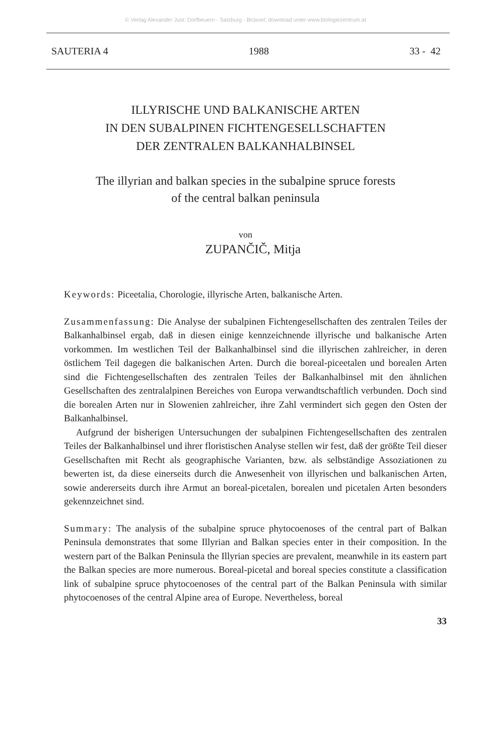© Verlag Alexander Just: Dorfbeuern - Salzburg - Brüssel; download unter www.biologiezentrum.at
SAUTERIA 4 1988 33 - 42
ILLYRISCHE UND BALKANISCHE ARTEN
IN DEN SUBALPINEN FICHTENGESELLSCHAFTEN
DER ZENTRALEN BALKANHALBINSEL
The illyrian and balkan species in the subalpine spruce forests
of the central balkan peninsula
von
ZUPANČIČ, Mitja
Keywords: Piceetalia, Chorologie, illyrische Arten, balkanische Arten.
Zusammenfassung: Die Analyse der subalpinen Fichtengesellschaften des zentralen Teiles der Balkanhalbinsel ergab, daß in diesen einige kennzeichnende illyrische und balkanische Arten vorkommen. Im westlichen Teil der Balkanhalbinsel sind die illyrischen zahlreicher, in deren östlichem Teil dagegen die balkanischen Arten. Durch die boreal-piceetalen und borealen Arten sind die Fichtengesellschaften des zentralen Teiles der Balkanhalbinsel mit den ähnlichen Gesellschaften des zentralalpinen Bereiches von Europa verwandtschaftlich verbunden. Doch sind die borealen Arten nur in Slowenien zahlreicher, ihre Zahl vermindert sich gegen den Osten der Balkanhalbinsel.
Aufgrund der bisherigen Untersuchungen der subalpinen Fichtengesellschaften des zentralen Teiles der Balkanhalbinsel und ihrer floristischen Analyse stellen wir fest, daß der größte Teil dieser Gesellschaften mit Recht als geographische Varianten, bzw. als selbständige Assoziationen zu bewerten ist, da diese einerseits durch die Anwesenheit von illyrischen und balkanischen Arten, sowie andererseits durch ihre Armut an boreal-picetalen, borealen und picetalen Arten besonders gekennzeichnet sind.
Summary: The analysis of the subalpine spruce phytocoenoses of the central part of Balkan Peninsula demonstrates that some Illyrian and Balkan species enter in their composition. In the western part of the Balkan Peninsula the Illyrian species are prevalent, meanwhile in its eastern part the Balkan species are more numerous. Boreal-picetal and boreal species constitute a classification link of subalpine spruce phytocoenoses of the central part of the Balkan Peninsula with similar phytocoenoses of the central Alpine area of Europe. Nevertheless, boreal
33